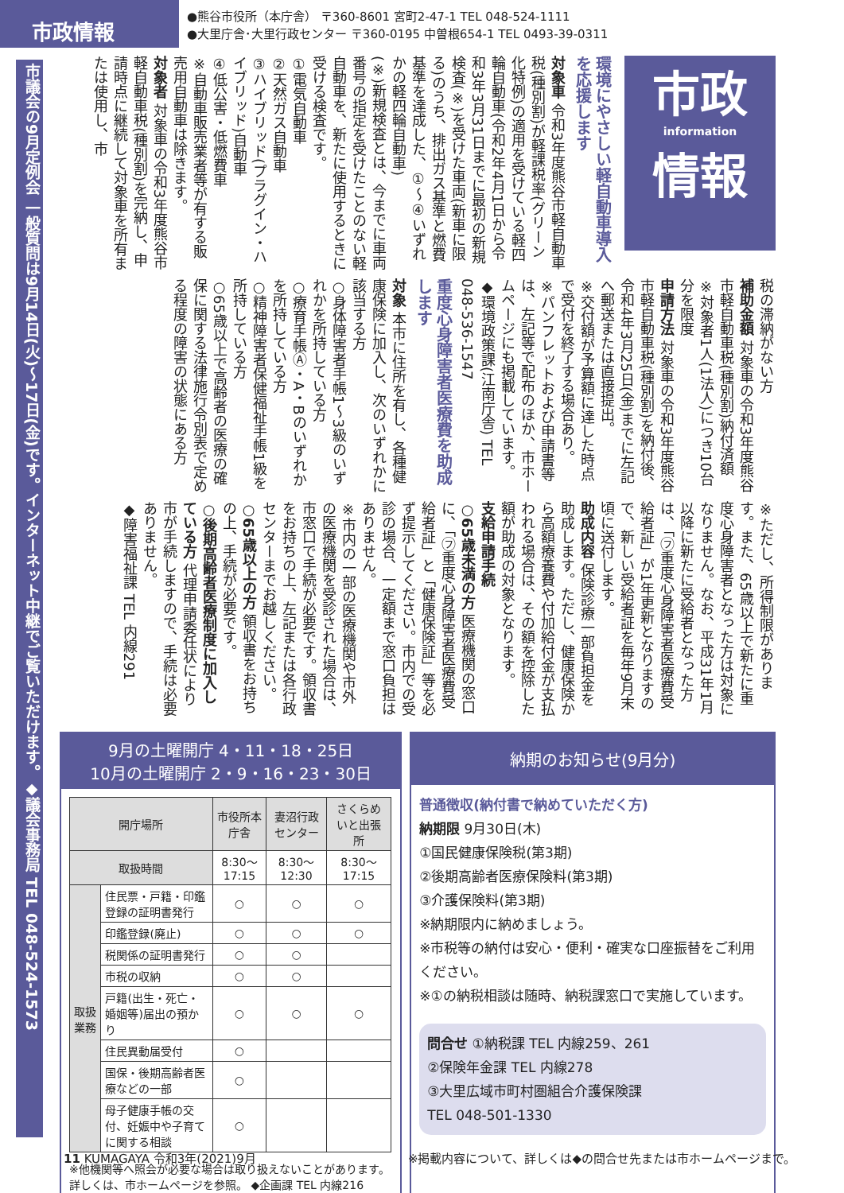市政情報
●熊谷市役所（本庁舎） 〒360-8601 宮町2-47-1 TEL 048-524-1111
●大里庁舎･大里行政センター 〒360-0195 中曽根654-1 TEL 0493-39-0311
市議会の9月定例会 一般質問は9月14日(火)～17日(金)です。インターネット中継でご覧いただけます。◆議会事務局 TEL 048-524-1573
市政
information
情報
環境にやさしい軽自動車導入を応援します
対象車 令和3年度熊谷市軽自動車税(種別割)が軽課税率(グリーン化特例)の適用を受けている軽四輪自動車(令和2年4月1日から令和3年3月31日までに最初の新規検査(※)を受けた車両(新車に限る)のうち、排出ガス基準と燃費基準を達成した、①～④いずれかの軽四輪自動車)
(※)新規検査とは、今までに車両番号の指定を受けたことのない軽自動車を、新たに使用するときに受ける検査です。
①電気自動車
②天然ガス自動車
③ハイブリッド(プラグイン・ハイブリッド)自動車
④低公害・低燃費車
※自動車販売業者等が有する販売用自動車は除きます。
対象者 対象車の令和3年度熊谷市軽自動車税(種別割)を完納し、申請時点に継続して対象車を所有または使用し、市
税の滞納がない方
補助金額 対象車の令和3年度熊谷市軽自動車税(種別割)納付済額
※対象者1人(1法人)につき10台分を限度
申請方法 対象車の令和3年度熊谷市軽自動車税(種別割)を納付後、令和4年3月25日(金)までに左記へ郵送または直接提出。
※交付額が予算額に達した時点で受付を終了する場合あり。
※パンフレットおよび申請書等は、左記等で配布のほか、市ホームページにも掲載しています。
◆環境政策課(江南庁舎) TEL 048-536-1547
重度心身障害者医療費を助成します
対象 本市に住所を有し、各種健康保険に加入し、次のいずれかに該当する方
○身体障害者手帳1～3級のいずれかを所持している方
○療育手帳Ⓐ・A・Bのいずれかを所持している方
○精神障害者保健福祉手帳1級を所持している方
○65歳以上で高齢者の医療の確保に関する法律施行令別表で定める程度の障害の状態にある方
※ただし、所得制限があります。また、65歳以上で新たに重度心身障害者となった方は対象になりません。なお、平成31年1月以降に新たに受給者となった方は、「㋫重度心身障害者医療費受給者証」が1年更新となりますので、新しい受給者証を毎年9月末頃に送付します。
助成内容 保険診療一部負担金を助成します。ただし、健康保険から高額療養費や付加給付金が支払われる場合は、その額を控除した額が助成の対象となります。
支給申請手続
○65歳未満の方 医療機関の窓口に、「㋫重度心身障害者医療費受給者証」と「健康保険証」等を必ず提示してください。市内での受診の場合、一定額まで窓口負担はありません。
※市内の一部の医療機関や市外の医療機関を受診された場合は、市窓口で手続が必要です。領収書をお持ちの上、左記または各行政センターまでお越しください。
○65歳以上の方 領収書をお持ちの上、手続が必要です。
○後期高齢者医療制度に加入している方 代理申請委任状により市が手続しますので、手続は必要ありません。
◆障害福祉課 TEL 内線291
9月の土曜開庁 4・11・18・25日
10月の土曜開庁 2・9・16・23・30日
| 開庁場所 | | 市役所本庁舎 | 妻沼行政センター | さくらめいと出張所 |
| --- | --- | --- | --- | --- |
| 取扱時間 | | 8:30～17:15 | 8:30～12:30 | 8:30～17:15 |
| 取扱業務 | 住民票・戸籍・印鑑登録の証明書発行 | ○ | ○ | ○ |
| | 印鑑登録(廃止) | ○ | ○ | ○ |
| | 税関係の証明書発行 | ○ | ○ | |
| | 市税の収納 | ○ | ○ | |
| | 戸籍(出生・死亡・婚姻等)届出の預かり | ○ | ○ | ○ |
| | 住民異動届受付 | ○ | | |
| | 国保・後期高齢者医療などの一部 | ○ | | |
| | 母子健康手帳の交付、妊娠中や子育てに関する相談 | ○ | | |
※他機関等へ照会が必要な場合は取り扱えないことがあります。
詳しくは、市ホームページを参照。 ◆企画課 TEL 内線216
納期のお知らせ(9月分)
普通徴収(納付書で納めていただく方)
納期限 9月30日(木)
①国民健康保険税(第3期)
②後期高齢者医療保険料(第3期)
③介護保険料(第3期)
※納期限内に納めましょう。
※市税等の納付は安心・便利・確実な口座振替をご利用ください。
※①の納税相談は随時、納税課窓口で実施しています。
問合せ ①納税課 TEL 内線259、261
②保険年金課 TEL 内線278
③大里広域市町村圏組合介護保険課
TEL 048-501-1330
11 KUMAGAYA 令和3年(2021)9月 ※掲載内容について、詳しくは◆の問合せ先または市ホームページまで。